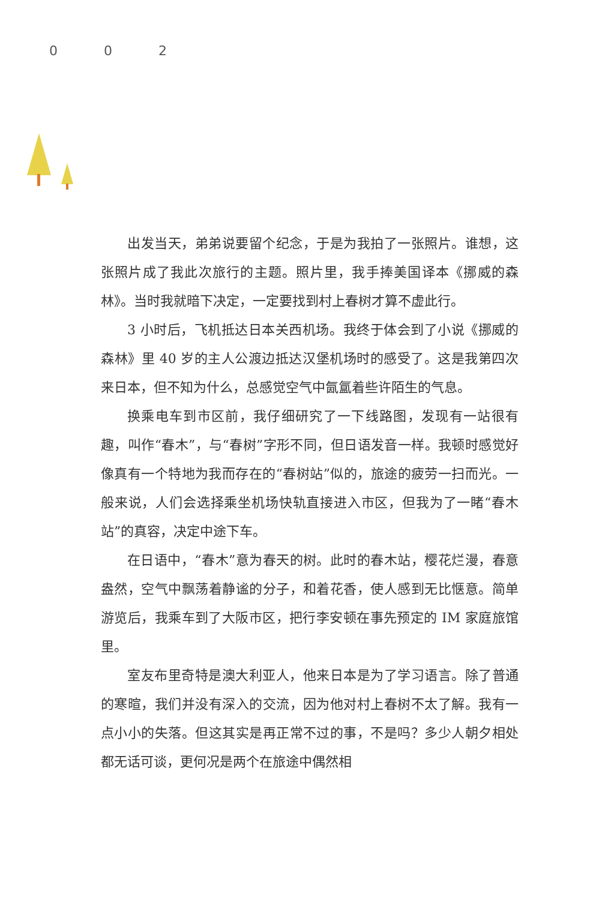0 0 2
出发当天，弟弟说要留个纪念，于是为我拍了一张照片。谁想，这张照片成了我此次旅行的主题。照片里，我手捧美国译本《挪威的森林》。当时我就暗下决定，一定要找到村上春树才算不虚此行。
3 小时后，飞机抵达日本关西机场。我终于体会到了小说《挪威的森林》里 40 岁的主人公渡边抵达汉堡机场时的感受了。这是我第四次来日本，但不知为什么，总感觉空气中氤氲着些许陌生的气息。
换乘电车到市区前，我仔细研究了一下线路图，发现有一站很有趣，叫作“春木”，与“春树”字形不同，但日语发音一样。我顿时感觉好像真有一个特地为我而存在的“春树站”似的，旅途的疲劳一扫而光。一般来说，人们会选择乘坐机场快轨直接进入市区，但我为了一睹“春木站”的真容，决定中途下车。
在日语中，“春木”意为春天的树。此时的春木站，樱花烂漫，春意盎然，空气中飘荡着静谧的分子，和着花香，使人感到无比惬意。简单游览后，我乘车到了大阪市区，把行李安顿在事先预定的 IM 家庭旅馆里。
室友布里奇特是澳大利亚人，他来日本是为了学习语言。除了普通的寒暄，我们并没有深入的交流，因为他对村上春树不太了解。我有一点小小的失落。但这其实是再正常不过的事，不是吗？多少人朝夕相处都无话可谈，更何况是两个在旅途中偶然相